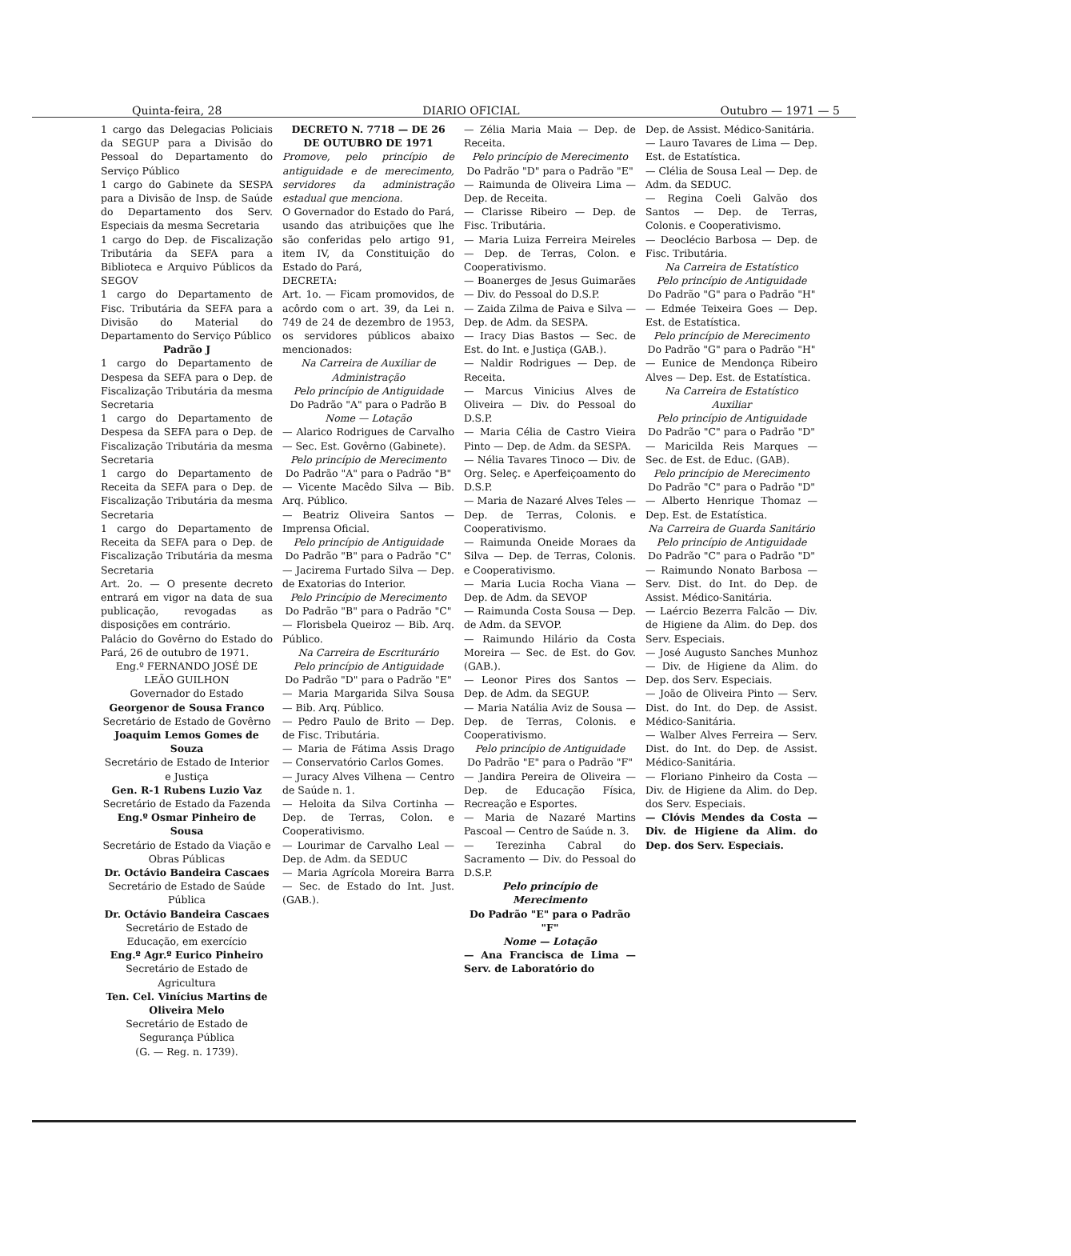Quinta-feira, 28 DIARIO OFICIAL Outubro — 1971 — 5
1 cargo das Delegacias Policiais da SEGUP para a Divisão do Pessoal do Departamento do Serviço Público
1 cargo do Gabinete da SESPA para a Divisão de Insp. de Saúde do Departamento dos Serv. Especiais da mesma Secretaria
1 cargo do Dep. de Fiscalização Tributária da SEFA para a Biblioteca e Arquivo Públicos da SEGOV
1 cargo do Departamento de Fisc. Tributária da SEFA para a Divisão do Material do Departamento do Serviço Público
Padrão J
1 cargo do Departamento de Despesa da SEFA para o Dep. de Fiscalização Tributária da mesma Secretaria
1 cargo do Departamento de Despesa da SEFA para o Dep. de Fiscalização Tributária da mesma Secretaria
1 cargo do Departamento de Receita da SEFA para o Dep. de Fiscalização Tributária da mesma Secretaria
1 cargo do Departamento de Receita da SEFA para o Dep. de Fiscalização Tributária da mesma Secretaria
Art. 2o. — O presente decreto entrará em vigor na data de sua publicação, revogadas as disposições em contrário.
Palácio do Govêrno do Estado do Pará, 26 de outubro de 1971.
Eng.º FERNANDO JOSÉ DE LEÃO GUILHON
Governador do Estado
Georgenor de Sousa Franco
Secretário de Estado de Govêrno
Joaquim Lemos Gomes de Souza
Secretário de Estado de Interior e Justiça
Gen. R-1 Rubens Luzio Vaz
Secretário de Estado da Fazenda
Eng.º Osmar Pinheiro de Sousa
Secretário de Estado da Viação e Obras Públicas
Dr. Octávio Bandeira Cascaes
Secretário de Estado de Saúde Pública
Dr. Octávio Bandeira Cascaes
Secretário de Estado de Educação, em exercício
Eng.º Agr.º Eurico Pinheiro
Secretário de Estado de Agricultura
Ten. Cel. Vinícius Martins de Oliveira Melo
Secretário de Estado de Segurança Pública
(G. — Reg. n. 1739).
DECRETO N. 7718 — DE 26 DE OUTUBRO DE 1971
Promove, pelo princípio de antiguidade e de merecimento, servidores da administração estadual que menciona.
O Governador do Estado do Pará, usando das atribuições que lhe são conferidas pelo artigo 91, item IV, da Constituição do Estado do Pará,
DECRETA:
Art. 1o. — Ficam promovidos, de acôrdo com o art. 39, da Lei n. 749 de 24 de dezembro de 1953, os servidores públicos abaixo mencionados:
Na Carreira de Auxiliar de Administração
Pelo princípio de Antiguidade
Do Padrão "A" para o Padrão B
Nome — Lotação
— Alarico Rodrigues de Carvalho — Sec. Est. Govêrno (Gabinete).
Pelo princípio de Merecimento
Do Padrão "A" para o Padrão "B"
— Vicente Macêdo Silva — Bib. Arq. Público.
— Beatriz Oliveira Santos — Imprensa Oficial.
Pelo princípio de Antiguidade
Do Padrão "B" para o Padrão "C"
— Jacirema Furtado Silva — Dep. de Exatorias do Interior.
Pelo Princípio de Merecimento
Do Padrão "B" para o Padrão "C"
— Florisbela Queiroz — Bib. Arq. Público.
Na Carreira de Escriturário
Pelo princípio de Antiguidade
Do Padrão "D" para o Padrão "E"
— Maria Margarida Silva Sousa — Bib. Arq. Público.
— Pedro Paulo de Brito — Dep. de Fisc. Tributária.
— Maria de Fátima Assis Drago — Conservatório Carlos Gomes.
— Juracy Alves Vilhena — Centro de Saúde n. 1.
— Heloita da Silva Cortinha — Dep. de Terras, Colon. e Cooperativismo.
— Lourimar de Carvalho Leal — Dep. de Adm. da SEDUC
— Maria Agrícola Moreira Barra — Sec. de Estado do Int. Just. (GAB.).
— Zélia Maria Maia — Dep. de Receita.
Pelo princípio de Merecimento
Do Padrão "D" para o Padrão "E"
— Raimunda de Oliveira Lima — Dep. de Receita.
— Clarisse Ribeiro — Dep. de Fisc. Tributária.
— Maria Luiza Ferreira Meireles — Dep. de Terras, Colon. e Cooperativismo.
— Boanerges de Jesus Guimarães — Div. do Pessoal do D.S.P.
— Zaida Zilma de Paiva e Silva — Dep. de Adm. da SESPA.
— Iracy Dias Bastos — Sec. de Est. do Int. e Justiça (GAB.).
— Naldir Rodrigues — Dep. de Receita.
— Marcus Vinicius Alves de Oliveira — Div. do Pessoal do D.S.P.
— Maria Célia de Castro Vieira Pinto — Dep. de Adm. da SESPA.
— Nélia Tavares Tinoco — Div. de Org. Seleç. e Aperfeiçoamento do D.S.P.
— Maria de Nazaré Alves Teles — Dep. de Terras, Colonis. e Cooperativismo.
— Raimunda Oneide Moraes da Silva — Dep. de Terras, Colonis. e Cooperativismo.
— Maria Lucia Rocha Viana — Dep. de Adm. da SEVOP
— Raimunda Costa Sousa — Dep. de Adm. da SEVOP.
— Raimundo Hilário da Costa Moreira — Sec. de Est. do Gov. (GAB.).
— Leonor Pires dos Santos — Dep. de Adm. da SEGUP.
— Maria Natália Aviz de Sousa — Dep. de Terras, Colonis. e Cooperativismo.
Pelo princípio de Antiguidade
Do Padrão "E" para o Padrão "F"
— Jandira Pereira de Oliveira — Dep. de Educação Física, Recreação e Esportes.
— Maria de Nazaré Martins Pascoal — Centro de Saúde n. 3.
— Terezinha Cabral do Sacramento — Div. do Pessoal do D.S.P.
Pelo princípio de Merecimento
Do Padrão "E" para o Padrão "F"
Nome — Lotação
— Ana Francisca de Lima — Serv. de Laboratório do
Dep. de Assist. Médico-Sanitária.
— Lauro Tavares de Lima — Dep. Est. de Estatística.
— Clélia de Sousa Leal — Dep. de Adm. da SEDUC.
— Regina Coeli Galvão dos Santos — Dep. de Terras, Colonis. e Cooperativismo.
— Deoclécio Barbosa — Dep. de Fisc. Tributária.
Na Carreira de Estatístico
Pelo princípio de Antiguidade
Do Padrão "G" para o Padrão "H"
— Edmée Teixeira Goes — Dep. Est. de Estatística.
Pelo princípio de Merecimento
Do Padrão "G" para o Padrão "H"
— Eunice de Mendonça Ribeiro Alves — Dep. Est. de Estatística.
Na Carreira de Estatístico Auxiliar
Pelo princípio de Antiguidade
Do Padrão "C" para o Padrão "D"
— Maricilda Reis Marques — Sec. de Est. de Educ. (GAB).
Pelo princípio de Merecimento
Do Padrão "C" para o Padrão "D"
— Alberto Henrique Thomaz — Dep. Est. de Estatística.
Na Carreira de Guarda Sanitário
Pelo princípio de Antiguidade
Do Padrão "C" para o Padrão "D"
— Raimundo Nonato Barbosa — Serv. Dist. do Int. do Dep. de Assist. Médico-Sanitária.
— Laércio Bezerra Falcão — Div. de Higiene da Alim. do Dep. dos Serv. Especiais.
— José Augusto Sanches Munhoz — Div. de Higiene da Alim. do Dep. dos Serv. Especiais.
— João de Oliveira Pinto — Serv. Dist. do Int. do Dep. de Assist. Médico-Sanitária.
— Walber Alves Ferreira — Serv. Dist. do Int. do Dep. de Assist. Médico-Sanitária.
— Floriano Pinheiro da Costa — Div. de Higiene da Alim. do Dep. dos Serv. Especiais.
— Clóvis Mendes da Costa — Div. de Higiene da Alim. do Dep. dos Serv. Especiais.